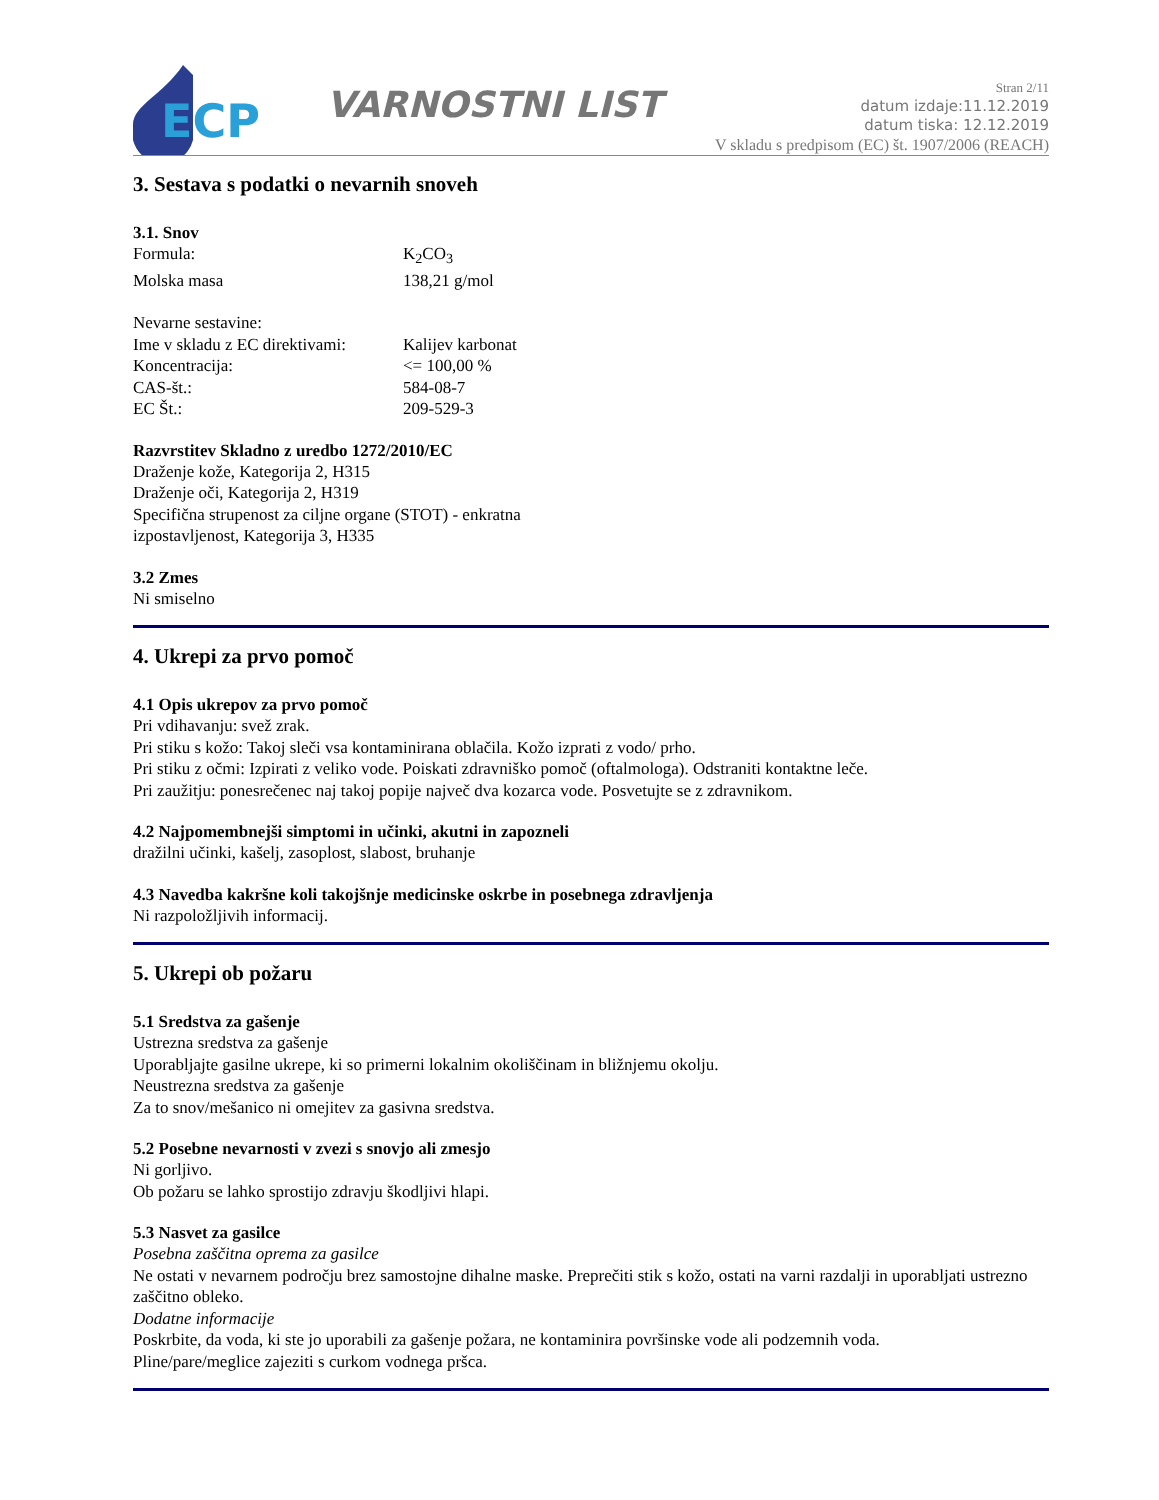ECP
VARNOSTNI LIST
Stran 2/11
datum izdaje:11.12.2019
datum tiska: 12.12.2019
V skladu s predpisom (EC) št. 1907/2006 (REACH)
3. Sestava s podatki o nevarnih snoveh
3.1. Snov
Formula: K<sub>2</sub>CO<sub>3</sub>
Molska masa 138,21 g/mol
Nevarne sestavine:
Ime v skladu z EC direktivami: Kalijev karbonat
Koncentracija: <= 100,00 %
CAS-št.: 584-08-7
EC Št.: 209-529-3
Razvrstitev Skladno z uredbo 1272/2010/EC
Draženje kože, Kategorija 2, H315
Draženje oči, Kategorija 2, H319
Specifična strupenost za ciljne organe (STOT) - enkratna
izpostavljenost, Kategorija 3, H335
3.2 Zmes
Ni smiselno
4. Ukrepi za prvo pomoč
4.1 Opis ukrepov za prvo pomoč
Pri vdihavanju: svež zrak.
Pri stiku s kožo: Takoj sleči vsa kontaminirana oblačila. Kožo izprati z vodo/ prho.
Pri stiku z očmi: Izpirati z veliko vode. Poiskati zdravniško pomoč (oftalmologa). Odstraniti kontaktne leče.
Pri zaužitju: ponesrečenec naj takoj popije največ dva kozarca vode. Posvetujte se z zdravnikom.
4.2 Najpomembnejši simptomi in učinki, akutni in zapozneli
dražilni učinki, kašelj, zasoplost, slabost, bruhanje
4.3 Navedba kakršne koli takojšnje medicinske oskrbe in posebnega zdravljenja
Ni razpoložljivih informacij.
5. Ukrepi ob požaru
5.1 Sredstva za gašenje
Ustrezna sredstva za gašenje
Uporabljajte gasilne ukrepe, ki so primerni lokalnim okoliščinam in bližnjemu okolju.
Neustrezna sredstva za gašenje
Za to snov/mešanico ni omejitev za gasivna sredstva.
5.2 Posebne nevarnosti v zvezi s snovjo ali zmesjo
Ni gorljivo.
Ob požaru se lahko sprostijo zdravju škodljivi hlapi.
5.3 Nasvet za gasilce
Posebna zaščitna oprema za gasilce
Ne ostati v nevarnem področju brez samostojne dihalne maske. Preprečiti stik s kožo, ostati na varni razdalji in uporabljati ustrezno zaščitno obleko.
Dodatne informacije
Poskrbite, da voda, ki ste jo uporabili za gašenje požara, ne kontaminira površinske vode ali podzemnih voda.
Pline/pare/meglice zajeziti s curkom vodnega pršca.